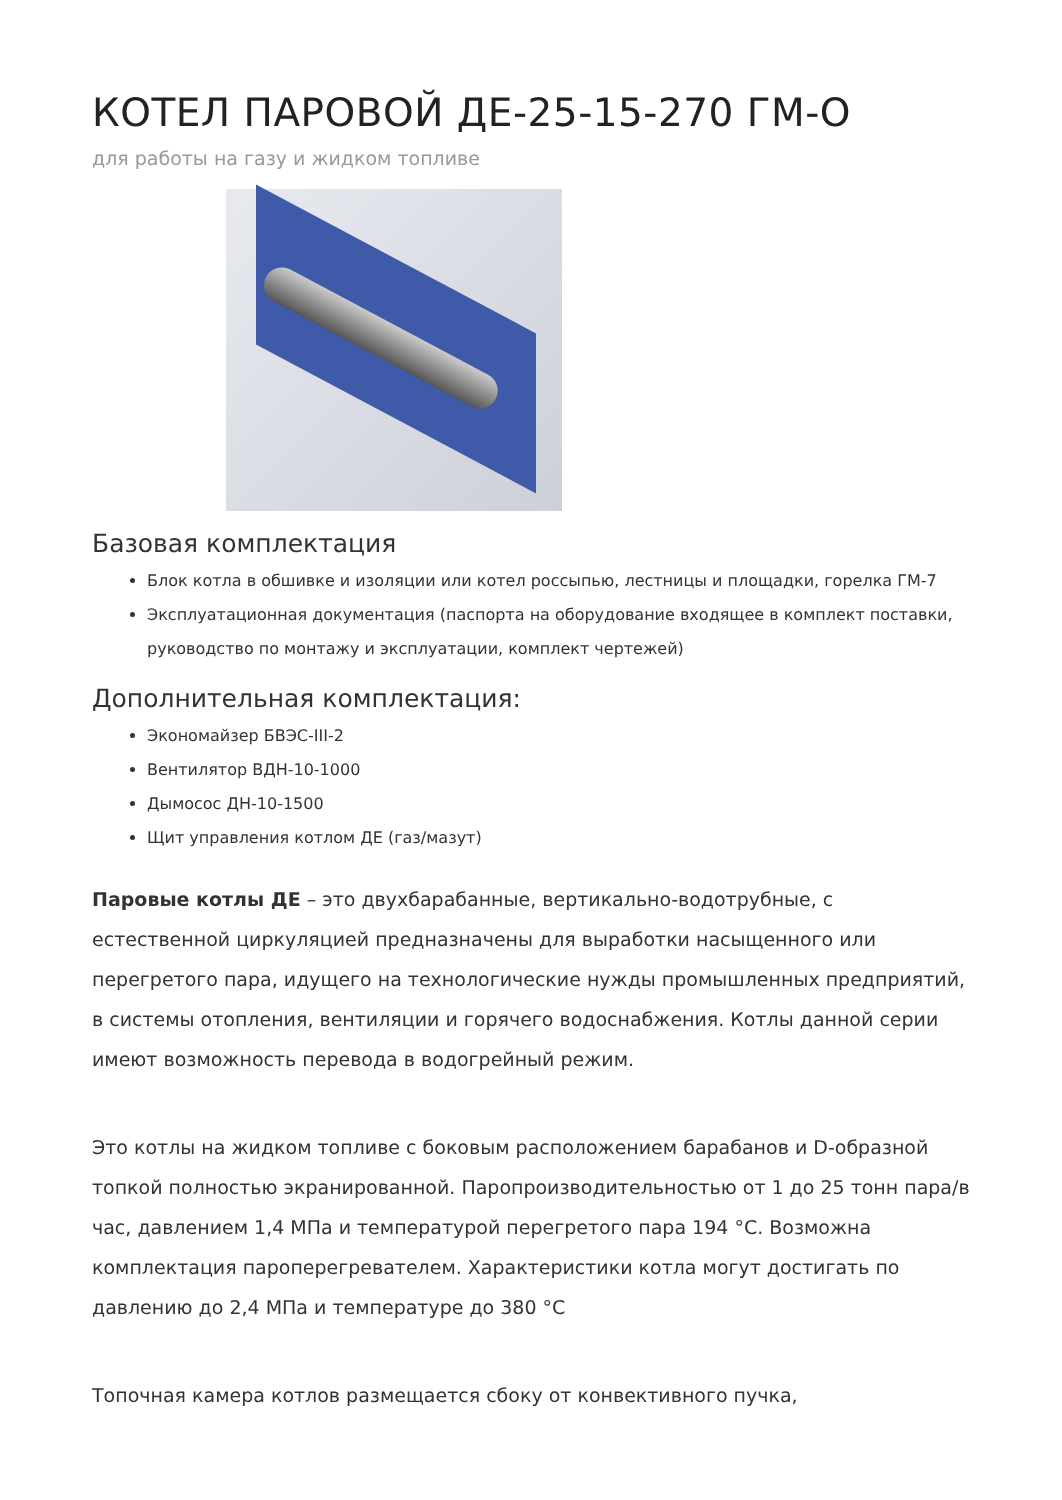КОТЕЛ ПАРОВОЙ ДЕ-25-15-270 ГМ-О
для работы на газу и жидком топливе
Базовая комплектация
Блок котла в обшивке и изоляции или котел россыпью, лестницы и площадки, горелка ГМ-7
Эксплуатационная документация (паспорта на оборудование входящее в комплект поставки, руководство по монтажу и эксплуатации, комплект чертежей)
Дополнительная комплектация:
Экономайзер БВЭС-III-2
Вентилятор ВДН-10-1000
Дымосос ДН-10-1500
Щит управления котлом ДЕ (газ/мазут)
Паровые котлы ДЕ – это двухбарабанные, вертикально-водотрубные, с естественной циркуляцией предназначены для выработки насыщенного или перегретого пара, идущего на технологические нужды промышленных предприятий, в системы отопления, вентиляции и горячего водоснабжения. Котлы данной серии имеют возможность перевода в водогрейный режим.
Это котлы на жидком топливе с боковым расположением барабанов и D-образной топкой полностью экранированной. Паропроизводительностью от 1 до 25 тонн пара/в час, давлением 1,4 МПа и температурой перегретого пара 194 °С. Возможна комплектация пароперегревателем. Характеристики котла могут достигать по давлению до 2,4 МПа и температуре до 380 °С
Топочная камера котлов размещается сбоку от конвективного пучка,